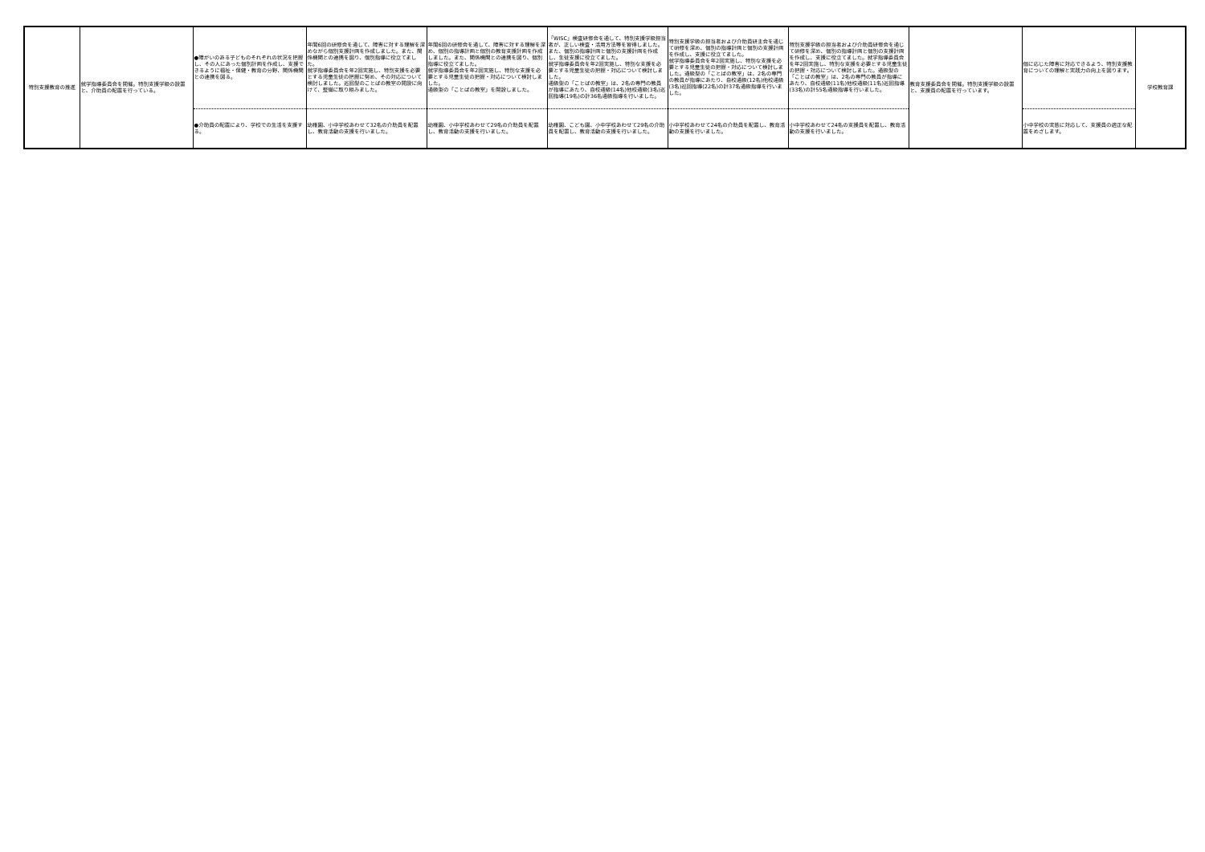| 特別支援教育の推進 | 就学指導委員会を開催。特別支援学級の設置と、介助員の配置を行っている。 | ●障がいのある子どものそれぞれの状況を把握し、その人にあった個別計画を作成し、支援できるように福祉・保健・教育の分野、関係機関との連携を図る。 | 年間6回の研修会を通して、障害に対する理解を深めながら個別支援計画を作成しました。また、関係機関との連携を図り、個別指導に役立てました。 就学指導委員会を年2回実施し、特別支援を必要とする児童生徒の把握に努め、その対応について検討しました。巡回型のことばの教室の開設に向けて、整備に取り組みました。 | 年間6回の研修会を通して、障害に対する理解を深め、個別の指導計画と個別の教育支援計画を作成しました。また、関係機関との連携を図り、個別指導に役立てました。 就学指導委員会を年2回実施し、特別な支援を必要とする児童生徒の把握・対応について検討しました。 通級型の「ことばの教室」を開設しました。 | 「WISC」検査研修会を通して、特別支援学級担当者が、正しい検査・活用方法等を習得しました。 また、個別の指導計画と個別の支援計画を作成し、生徒支援に役立てました。 就学指導委員会を年2回実施し、特別な支援を必要とする児童生徒の把握・対応について検討しました。 通級型の「ことばの教室」は、2名の専門の教員が指導にあたり、自校通級(14名)他校通級(3名)巡回指導(19名)の計36名通級指導を行いました。 | 特別支援学級の担当者および介助員研主会を通じて研修を深め、個別の指導計画と個別の支援計画を作成し、支援に役立てました。 就学指導委員会を年2回実施し、特別な支援を必要とする児童生徒の把握・対応について検討しました。通級型の「ことばの教室」は、2名の専門の教員が指導にあたり、自校通級(12名)他校通級(3名)巡回指導(22名)の計37名通級指導を行いました。 | 特別支援学級の担当者および介助員研修会を通じて研修を深め、個別の指導計画と個別の支援計画を作成し、支援に役立てました。就学指導委員会を年2回実施し、特別な支援を必要とする児童生徒の把握・対応について検討しました。通級型の「ことばの教室」は、2名の専門の教員が指導にあたり、自校通級(11名)他校通級(11名)巡回指導(33名)の計55名通級指導を行いました。 | 教育支援委員会を開催。特別支援学級の設置と、支援員の配置を行っています。 | 個に応じた障害に対応できるよう、特別支援教育についての理解と実践力の向上を図ります。 | 学校教育課 |
| | | ●介助員の配置により、学校での生活を支援する。 | 幼稚園、小中学校あわせて32名の介助員を配置し、教育活動の支援を行いました。 | 幼稚園、小中学校あわせて29名の介助員を配置し、教育活動の支援を行いました。 | 幼稚園、こども園、小中学校あわせて29名の介助員を配置し、教育活動の支援を行いました。 | 小中学校あわせて24名の介助員を配置し、教育活動の支援を行いました。 | 小中学校あわせて24名の支援員を配置し、教育活動の支援を行いました。 | | 小中学校の実態に対応して、支援員の適正な配置をめざします。 | |